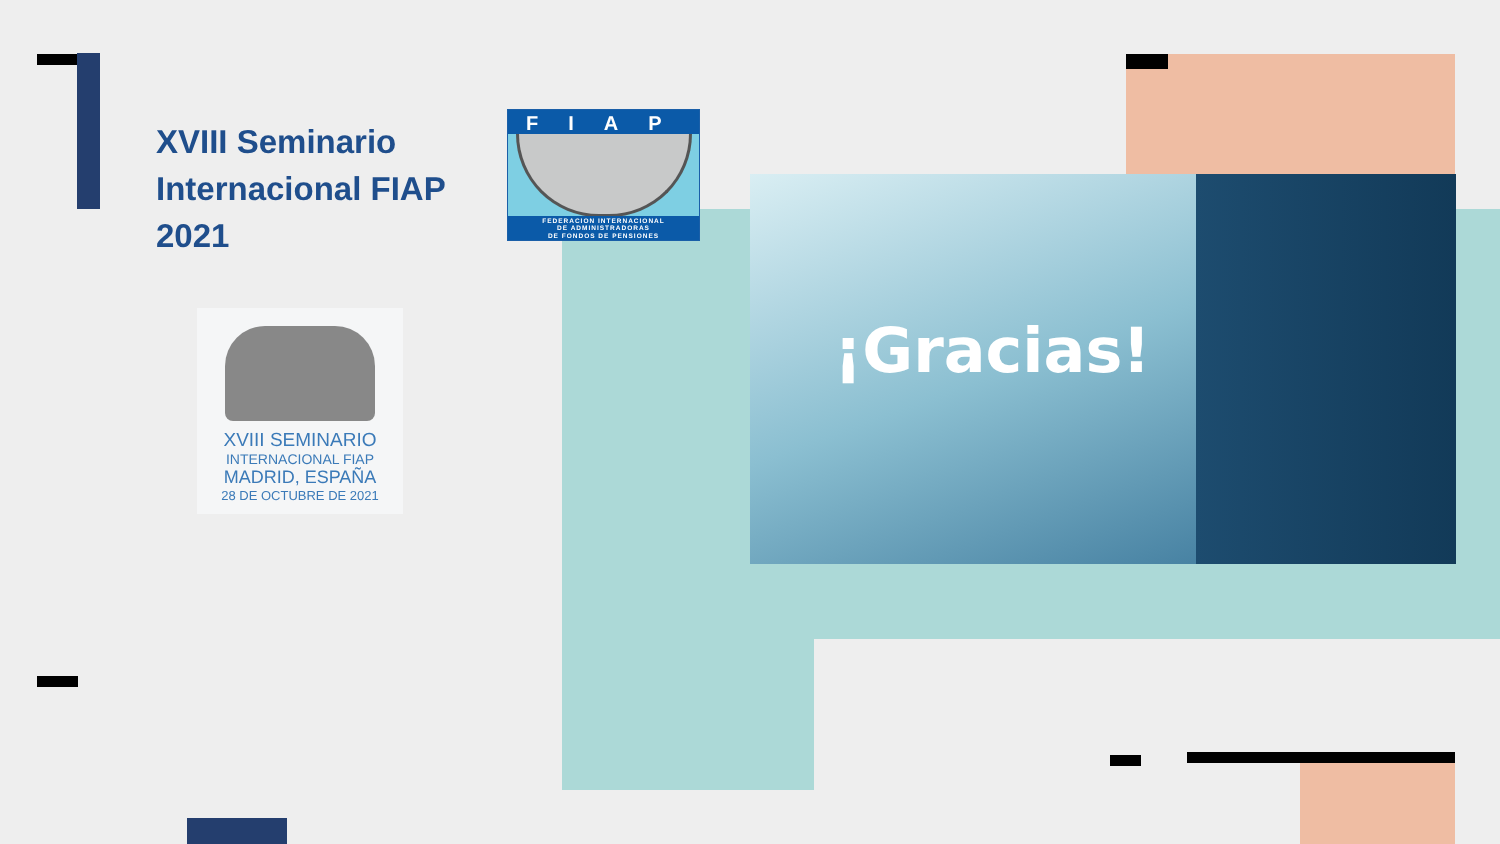XVIII Seminario
Internacional FIAP
2021
FIAP
FEDERACION INTERNACIONAL
DE ADMINISTRADORAS
DE FONDOS DE PENSIONES
XVIII SEMINARIO
INTERNACIONAL FIAP
MADRID, ESPAÑA
28 DE OCTUBRE DE 2021
¡Gracias!